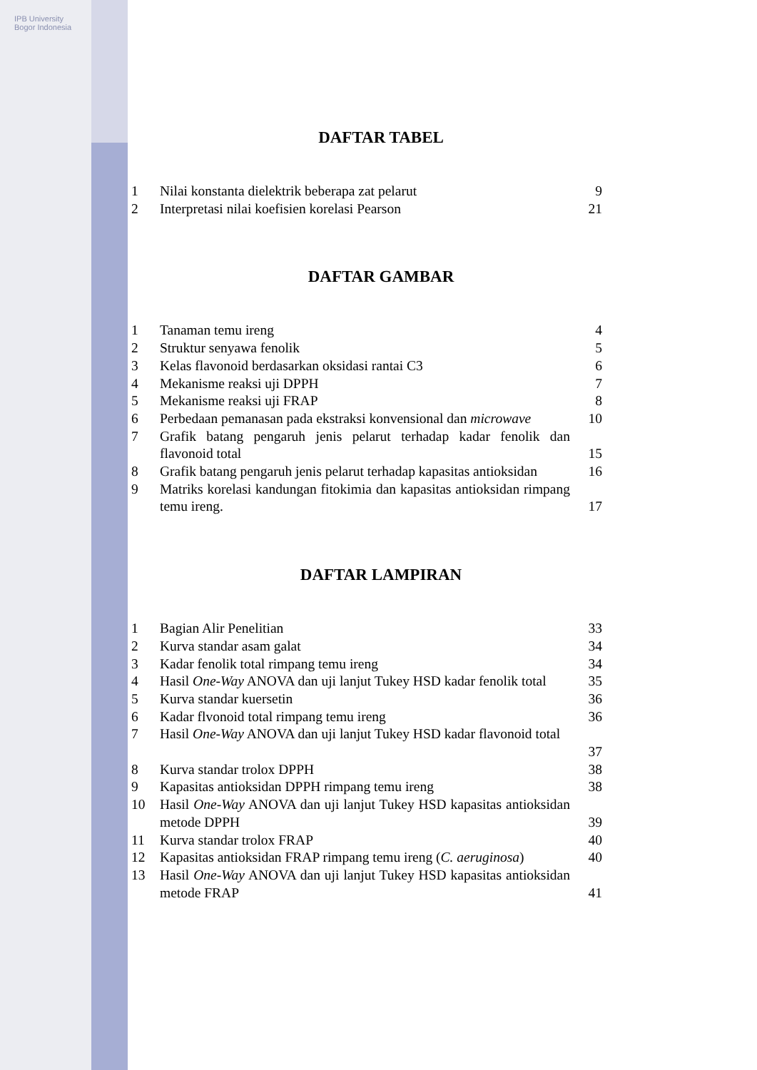IPB University Bogor Indonesia
DAFTAR TABEL
| 1 | Nilai konstanta dielektrik beberapa zat pelarut | 9 |
| 2 | Interpretasi nilai koefisien korelasi Pearson | 21 |
DAFTAR GAMBAR
| 1 | Tanaman temu ireng | 4 |
| 2 | Struktur senyawa fenolik | 5 |
| 3 | Kelas flavonoid berdasarkan oksidasi rantai C3 | 6 |
| 4 | Mekanisme reaksi uji DPPH | 7 |
| 5 | Mekanisme reaksi uji FRAP | 8 |
| 6 | Perbedaan pemanasan pada ekstraksi konvensional dan microwave | 10 |
| 7 | Grafik batang pengaruh jenis pelarut terhadap kadar fenolik dan flavonoid total | 15 |
| 8 | Grafik batang pengaruh jenis pelarut terhadap kapasitas antioksidan | 16 |
| 9 | Matriks korelasi kandungan fitokimia dan kapasitas antioksidan rimpang temu ireng. | 17 |
DAFTAR LAMPIRAN
| 1 | Bagian Alir Penelitian | 33 |
| 2 | Kurva standar asam galat | 34 |
| 3 | Kadar fenolik total rimpang temu ireng | 34 |
| 4 | Hasil One-Way ANOVA dan uji lanjut Tukey HSD kadar fenolik total | 35 |
| 5 | Kurva standar kuersetin | 36 |
| 6 | Kadar flvonoid total rimpang temu ireng | 36 |
| 7 | Hasil One-Way ANOVA dan uji lanjut Tukey HSD kadar flavonoid total | 37 |
| 8 | Kurva standar trolox DPPH | 38 |
| 9 | Kapasitas antioksidan DPPH rimpang temu ireng | 38 |
| 10 | Hasil One-Way ANOVA dan uji lanjut Tukey HSD kapasitas antioksidan metode DPPH | 39 |
| 11 | Kurva standar trolox FRAP | 40 |
| 12 | Kapasitas antioksidan FRAP rimpang temu ireng ( C. aeruginosa ) | 40 |
| 13 | Hasil One-Way ANOVA dan uji lanjut Tukey HSD kapasitas antioksidan metode FRAP | 41 |